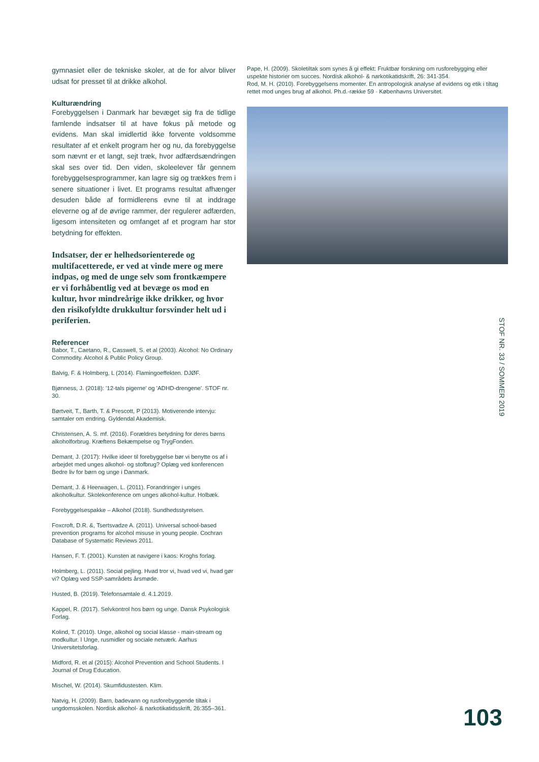gymnasiet eller de tekniske skoler, at de for alvor bliver udsat for presset til at drikke alkohol.
Kulturændring
Forebyggelsen i Danmark har bevæget sig fra de tidlige famlende indsatser til at have fokus på metode og evidens. Man skal imidlertid ikke forvente voldsomme resultater af et enkelt program her og nu, da forebyggelse som nævnt er et langt, sejt træk, hvor adfærdsændringen skal ses over tid. Den viden, skoleelever får gennem forebyggelsesprogrammer, kan lagre sig og trækkes frem i senere situationer i livet. Et programs resultat afhænger desuden både af formidlerens evne til at inddrage eleverne og af de øvrige rammer, der regulerer adfærden, ligesom intensiteten og omfanget af et program har stor betydning for effekten.
Indsatser, der er helhedsorienterede og multifacetterede, er ved at vinde mere og mere indpas, og med de unge selv som frontkæmpere er vi forhåbentlig ved at bevæge os mod en kultur, hvor mindreårige ikke drikker, og hvor den risikofyldte drukkultur forsvinder helt ud i periferien.
Referencer
Babor, T., Caetano, R., Casswell, S. et al (2003). Alcohol: No Ordinary Commodity. Alcohol & Public Policy Group.
Balvig, F. & Holmberg, L (2014). Flamingoeffekten. DJØF.
Bjønness, J. (2018): '12-tals pigerne' og 'ADHD-drengene'. STOF nr. 30.
Børtveit, T., Barth, T. & Prescott, P (2013). Motiverende intervju: samtaler om endring. Gyldendal Akademisk.
Christensen, A. S. mf. (2016). Forældres betydning for deres børns alkoholforbrug. Kræftens Bekæmpelse og TrygFonden.
Demant, J. (2017): Hvilke ideer til forebyggelse bør vi benytte os af i arbejdet med unges alkohol- og stofbrug? Oplæg ved konferencen Bedre liv for børn og unge i Danmark.
Demant, J. & Heerwagen, L. (2011). Forandringer i unges alkoholkultur. Skolekonference om unges alkohol-kultur. Holbæk.
Forebyggelsespakke – Alkohol (2018). Sundhedsstyrelsen.
Foxcroft, D.R. &, Tsertsvadze A. (2011). Universal school-based prevention programs for alcohol misuse in young people. Cochran Database of Systematic Reviews 2011.
Hansen, F. T. (2001). Kunsten at navigere i kaos: Kroghs forlag.
Holmberg, L. (2011). Social pejling. Hvad tror vi, hvad ved vi, hvad gør vi? Oplæg ved SSP-samrådets årsmøde.
Husted, B. (2019). Telefonsamtale d. 4.1.2019.
Kappel, R. (2017). Selvkontrol hos børn og unge. Dansk Psykologisk Forlag.
Kolind, T. (2010). Unge, alkohol og social klasse - main-stream og modkultur. I Unge, rusmidler og sociale netværk. Aarhus Universitetsforlag.
Midford, R. et al (2015): Alcohol Prevention and School Students. I Journal of Drug Education.
Mischel, W. (2014). Skumfidustesten. Klim.
Natvig, H. (2009). Barn, badevann og rusforebyggende tiltak i ungdomsskolen. Nordisk alkohol- & narkotikatidsskrift, 26:355–361.
Pape, H. (2009). Skoletiltak som synes å gi effekt: Fruktbar forskning om rusforebygging eller uspekte historier om succes. Nordisk alkohol- & narkotikatidskrift, 26: 341-354.
Rod, M. H. (2010). Forebyggelsens momenter. En antropologisk analyse af evidens og etik i tiltag rettet mod unges brug af alkohol. Ph.d.-række 59 · Københavns Universitet.
STOF NR. 33 / SOMMER 2019
103